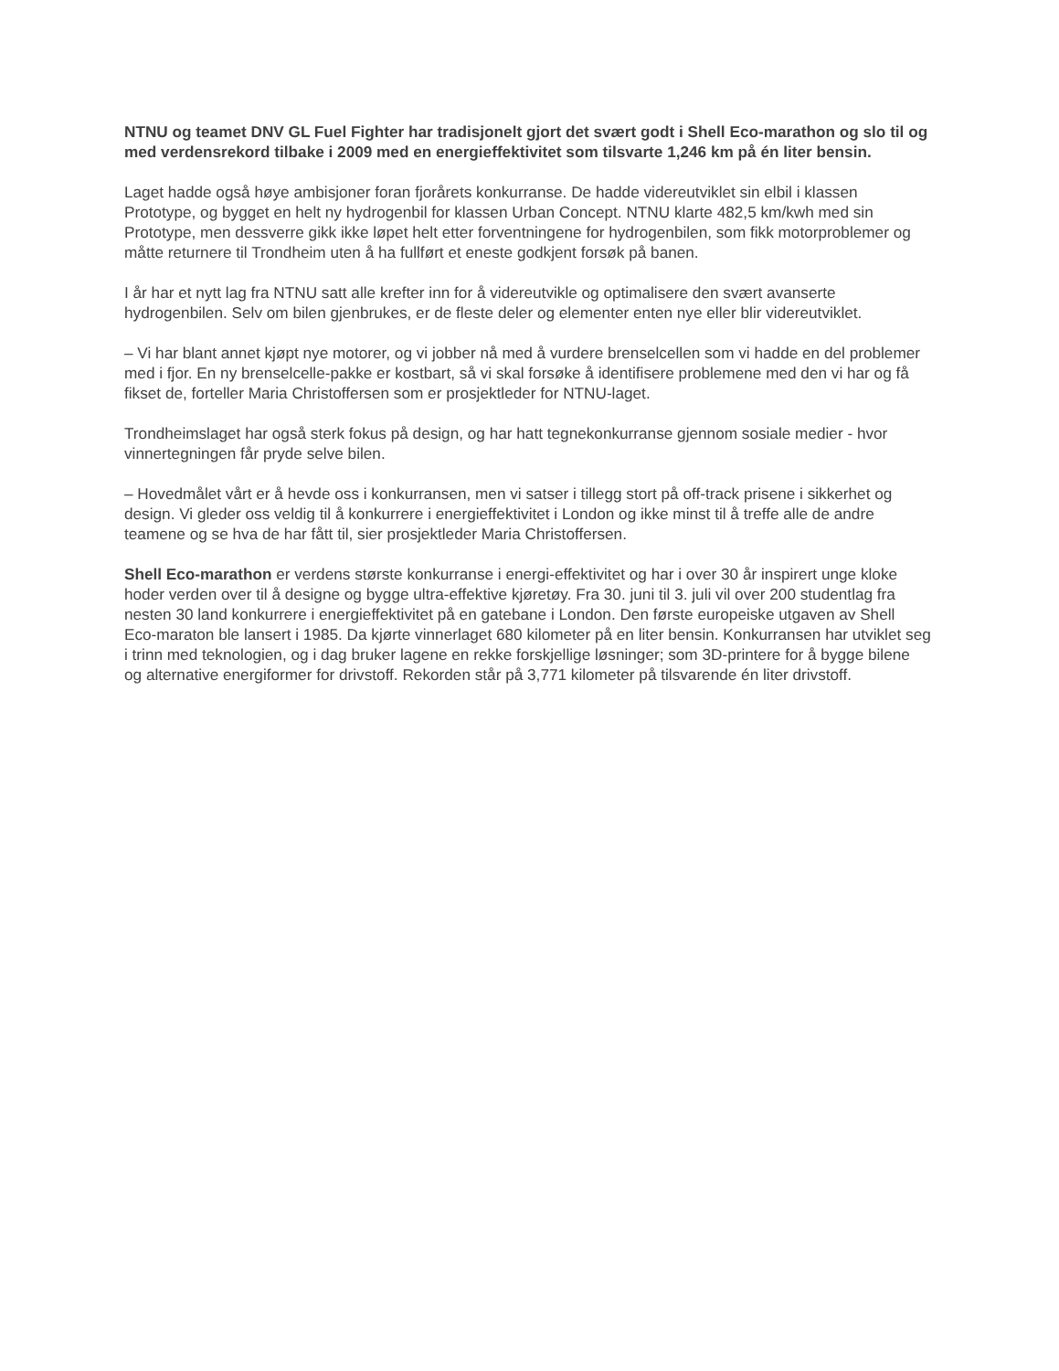NTNU og teamet DNV GL Fuel Fighter har tradisjonelt gjort det svært godt i Shell Eco-marathon og slo til og med verdensrekord tilbake i 2009 med en energieffektivitet som tilsvarte 1,246 km på én liter bensin.
Laget hadde også høye ambisjoner foran fjorårets konkurranse. De hadde videreutviklet sin elbil i klassen Prototype, og bygget en helt ny hydrogenbil for klassen Urban Concept. NTNU klarte 482,5 km/kwh med sin Prototype, men dessverre gikk ikke løpet helt etter forventningene for hydrogenbilen, som fikk motorproblemer og måtte returnere til Trondheim uten å ha fullført et eneste godkjent forsøk på banen.
I år har et nytt lag fra NTNU satt alle krefter inn for å videreutvikle og optimalisere den svært avanserte hydrogenbilen. Selv om bilen gjenbrukes, er de fleste deler og elementer enten nye eller blir videreutviklet.
– Vi har blant annet kjøpt nye motorer, og vi jobber nå med å vurdere brenselcellen som vi hadde en del problemer med i fjor. En ny brenselcelle-pakke er kostbart, så vi skal forsøke å identifisere problemene med den vi har og få fikset de, forteller Maria Christoffersen som er prosjektleder for NTNU-laget.
Trondheimslaget har også sterk fokus på design, og har hatt tegnekonkurranse gjennom sosiale medier - hvor vinnertegningen får pryde selve bilen.
– Hovedmålet vårt er å hevde oss i konkurransen, men vi satser i tillegg stort på off-track prisene i sikkerhet og design. Vi gleder oss veldig til å konkurrere i energieffektivitet i London og ikke minst til å treffe alle de andre teamene og se hva de har fått til, sier prosjektleder Maria Christoffersen.
Shell Eco-marathon er verdens største konkurranse i energi-effektivitet og har i over 30 år inspirert unge kloke hoder verden over til å designe og bygge ultra-effektive kjøretøy. Fra 30. juni til 3. juli vil over 200 studentlag fra nesten 30 land konkurrere i energieffektivitet på en gatebane i London. Den første europeiske utgaven av Shell Eco-maraton ble lansert i 1985. Da kjørte vinnerlaget 680 kilometer på en liter bensin. Konkurransen har utviklet seg i trinn med teknologien, og i dag bruker lagene en rekke forskjellige løsninger; som 3D-printere for å bygge bilene og alternative energiformer for drivstoff. Rekorden står på 3,771 kilometer på tilsvarende én liter drivstoff.